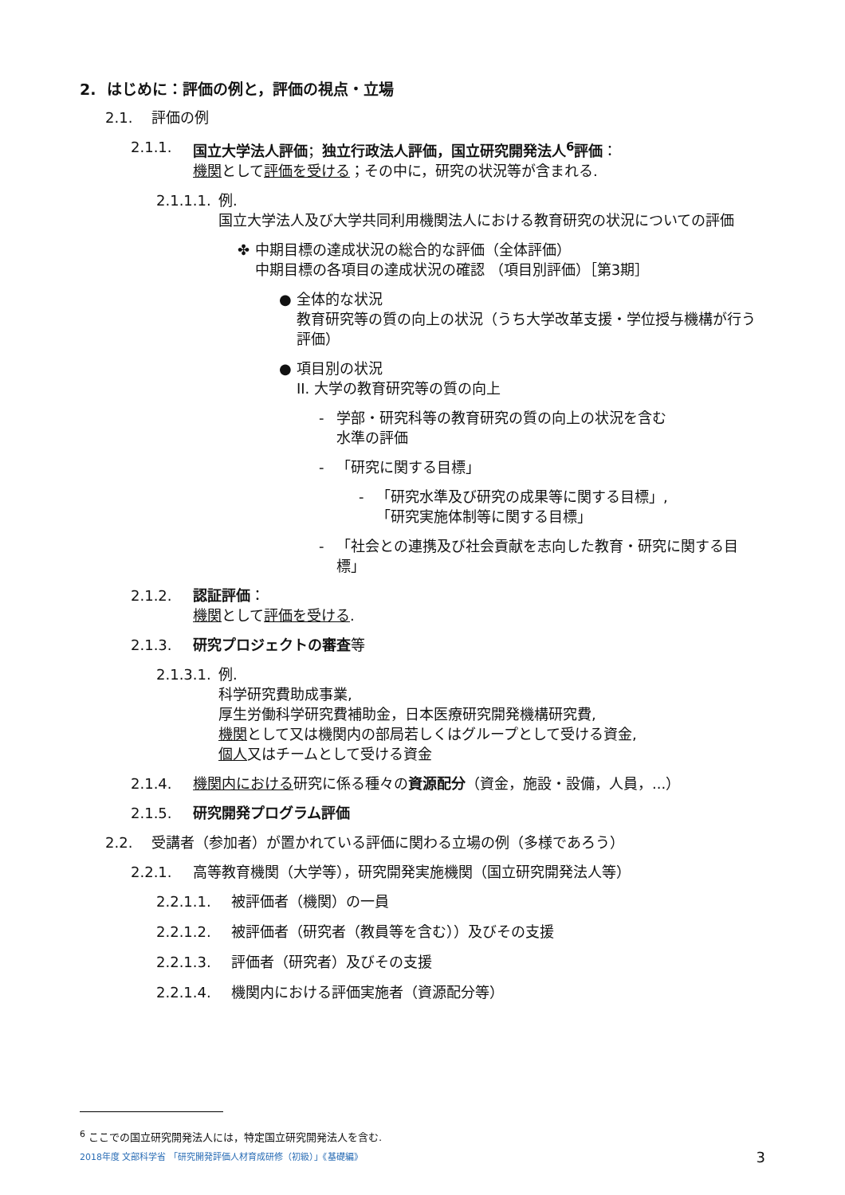2. はじめに：評価の例と，評価の視点・立場
2.1. 評価の例
2.1.1. 国立大学法人評価；独立行政法人評価，国立研究開発法人<sup>6</sup>評価：
機関として評価を受ける；その中に，研究の状況等が含まれる.
2.1.1.1. 例.
国立大学法人及び大学共同利用機関法人における教育研究の状況についての評価
✤ 中期目標の達成状況の総合的な評価（全体評価）
中期目標の各項目の達成状況の確認 （項目別評価）［第3期］
● 全体的な状況
教育研究等の質の向上の状況（うち大学改革支援・学位授与機構が行う評価）
● 項目別の状況
II. 大学の教育研究等の質の向上
- 学部・研究科等の教育研究の質の向上の状況を含む
水準の評価
- 「研究に関する目標」
- 「研究水準及び研究の成果等に関する目標」,
「研究実施体制等に関する目標」
- 「社会との連携及び社会貢献を志向した教育・研究に関する目標」
2.1.2. 認証評価：
機関として評価を受ける.
2.1.3. 研究プロジェクトの審査等
2.1.3.1. 例.
科学研究費助成事業,
厚生労働科学研究費補助金，日本医療研究開発機構研究費,
機関として又は機関内の部局若しくはグループとして受ける資金,
個人又はチームとして受ける資金
2.1.4. 機関内における研究に係る種々の資源配分（資金，施設・設備，人員，...）
2.1.5. 研究開発プログラム評価
2.2. 受講者（参加者）が置かれている評価に関わる立場の例（多様であろう）
2.2.1. 高等教育機関（大学等），研究開発実施機関（国立研究開発法人等）
2.2.1.1. 被評価者（機関）の一員
2.2.1.2. 被評価者（研究者（教員等を含む））及びその支援
2.2.1.3. 評価者（研究者）及びその支援
2.2.1.4. 機関内における評価実施者（資源配分等）
<sup>6</sup> ここでの国立研究開発法人には，特定国立研究開発法人を含む.
2018年度 文部科学省 「研究開発評価人材育成研修（初級）」《基礎編》 3